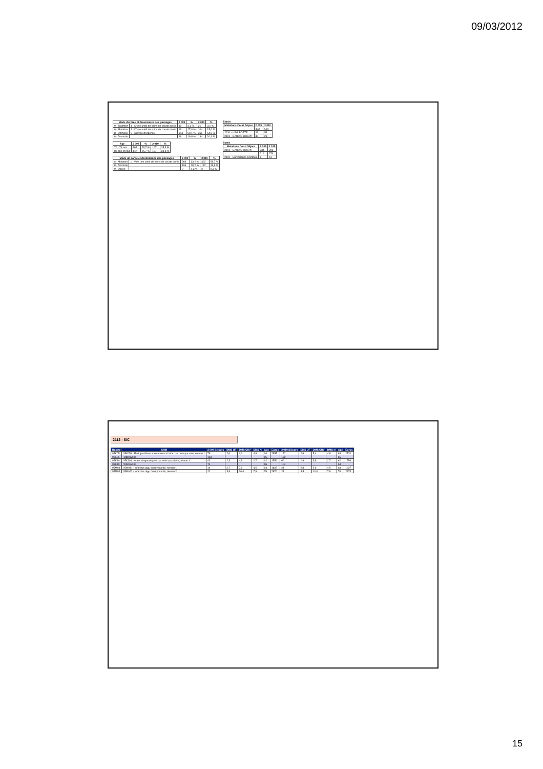09/03/2012
| Mode d'entrée et Provenance des passages | | 2 009 | % | 2 010 | % |
| --- | --- | --- | --- | --- | --- |
| 0 - Transfert | 1 - D'une unité de soins de courte durée | 18 | 3,1 % | 21 | 3,1 % |
| 6 - Mutation | 1 - D'une unité de soins de courte durée | 99 | 17,0 % | 104 | 15,6 % |
| 8 - Domicile | 5 - Service d'urgence | 344 | 59,1 % | 361 | 54,0 % |
| 8 - Domicile | | 98 | 16,8 % | 134 | 20,1 % |
| Age | 2 009 | % | 2 010 | % |
| --- | --- | --- | --- | --- |
| 70 - 79 ans | 164 | 28,7 % | 167 | 25,3 % |
| 80 ans et plus | 147 | 25,7 % | 157 | 23,8 % |
| Mode de sortie et destinations des passages | | 2 009 | % | 2 010 | % |
| --- | --- | --- | --- | --- | --- |
| 6 - Mutation | 1 - Vers une unité de soins de courte durée | 368 | 63,2 % | 392 | 58,7 % |
| 8 - Domicile | | 106 | 18,2 % | 132 | 19,8 % |
| 9 - Décès | | 2 | 0,3 % | 2 | 0,3 % |
Entrée
| Mutations Court Séjour | 2 009 | 2 010 |
| --- | --- | --- |
| | 483 | 564 |
| 2230 - URG PORTE | 32 | 53 |
| 2101 - CARDIO HOSPIT | 35 | 23 |
Sortie
| Mutations Court Séjour | 2 009 | 2 010 |
| --- | --- | --- |
| 2101 - CARDIO HOSPIT | 334 | 296 |
| | 214 | 276 |
| 2102 - Surveillance Continue | 6 | 61 |
2112 - SIC
| Racine | GHM | 2 009 Séjours | DMS UF | DMS CHV | DMS N | Age | Euros | 2 010 Séjours | DMS UF | DMS CHV | DMS N | Age | Euros |
| --- | --- | --- | --- | --- | --- | --- | --- | --- | --- | --- | --- | --- | --- |
| 05K05 | 05K051 - Endoprothèses vasculaires et infarctus du myocarde, niveau 1 | 79 | 2,6 | 6,1 | 4,8 | 64 | 2855 | 122 | 2,6 | 5,4 | 4,8 | 63 | 2720 |
| 05K05 | Total racine | 123 | | | | 65 | | 172 | | | | 65 | |
| 05K10 | 05K101 - Actes diagnostiques par voie vasculaire, niveau 1 | 43 | 2,3 | 4,8 | 2,7 | 62 | 1556 | 66 | 1,9 | 3,8 | 2,7 | 62 | 1556 |
| 05K10 | Total racine | 74 | | | | 66 | | 104 | | | | 64 | |
| 05M04 | 05M041 - Infarctus aigu du myocarde, niveau 1 | 14 | 2,7 | 7,1 | 4,5 | 64 | 1837 | 21 | 2,8 | 5,6 | 4,5 | 63 | 1837 |
| 05M04 | 05M042 - Infarctus aigu du myocarde, niveau 2 | 22 | 3,8 | 10,4 | 7,9 | 78 | 2874 | 21 | 3,5 | 10,0 | 7,9 | 76 | 2874 |
15